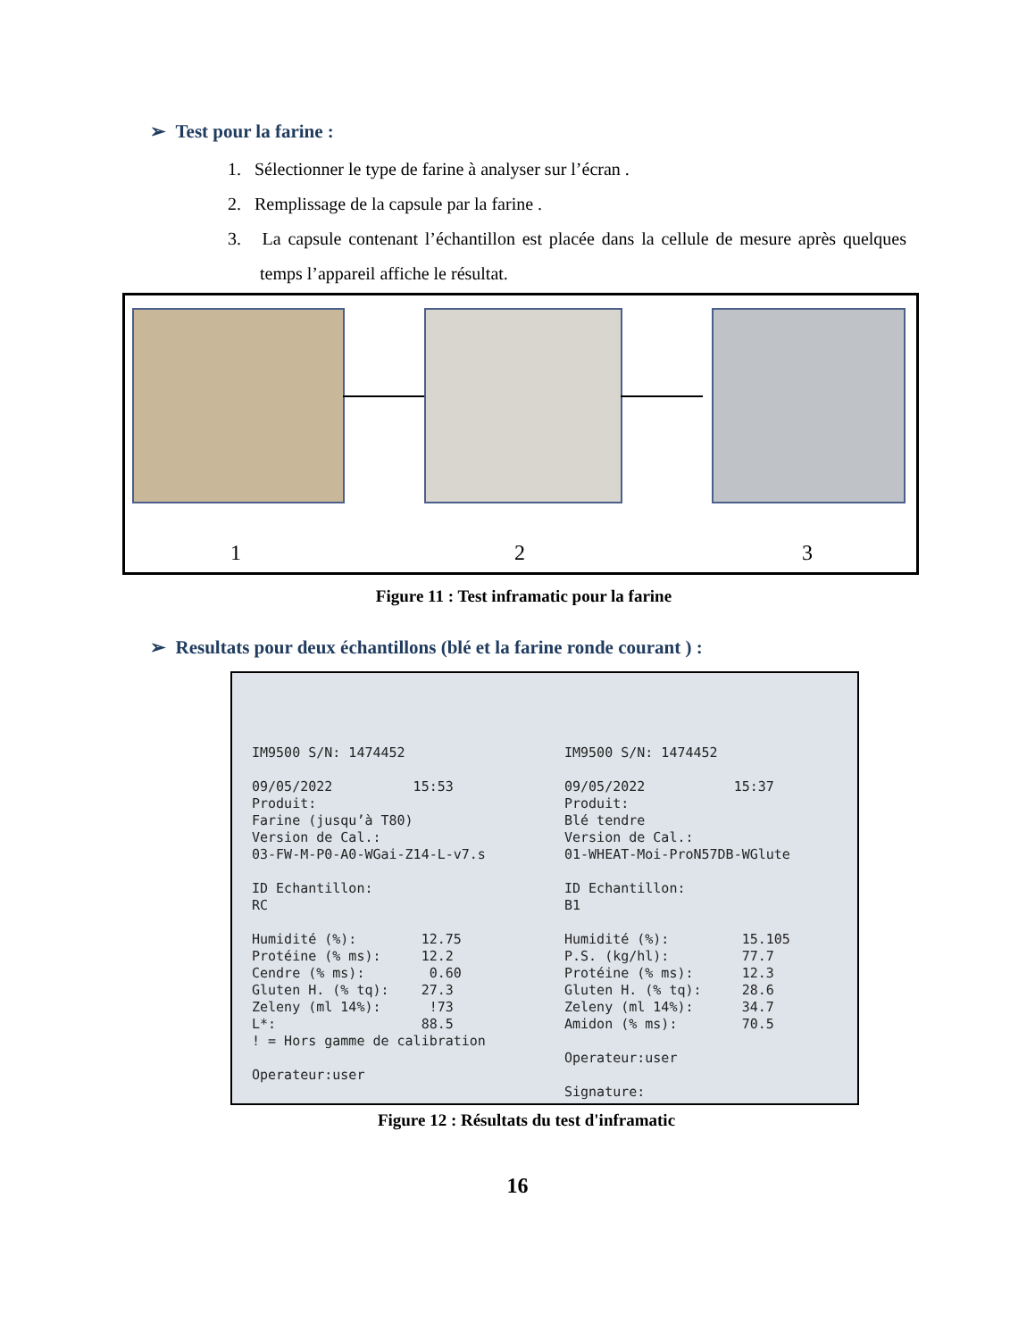➢ Test pour la farine :
1. Sélectionner le type de farine à analyser sur l’écran .
2. Remplissage de la capsule par la farine .
3. La capsule contenant l’échantillon est placée dans la cellule de mesure après quelques temps l’appareil affiche le résultat.
1 2 3
Figure 11 : Test inframatic pour la farine
➢ Resultats pour deux échantillons (blé et la farine ronde courant ) :
IM9500 S/N: 1474452 09/05/2022 15:53 Produit: Farine (jusqu’à T80) Version de Cal.: 03-FW-M-P0-A0-WGai-Z14-L-v7.s ID Echantillon: RC Humidité (%): 12.75 Protéine (% ms): 12.2 Cendre (% ms): 0.60 Gluten H. (% tq): 27.3 Zeleny (ml 14%): !73 L*: 88.5 ! = Hors gamme de calibration Operateur:user
IM9500 S/N: 1474452 09/05/2022 15:37 Produit: Blé tendre Version de Cal.: 01-WHEAT-Moi-ProN57DB-WGlute ID Echantillon: B1 Humidité (%): 15.105 P.S. (kg/hl): 77.7 Protéine (% ms): 12.3 Gluten H. (% tq): 28.6 Zeleny (ml 14%): 34.7 Amidon (% ms): 70.5 Operateur:user Signature:
Figure 12 : Résultats du test d'inframatic
16